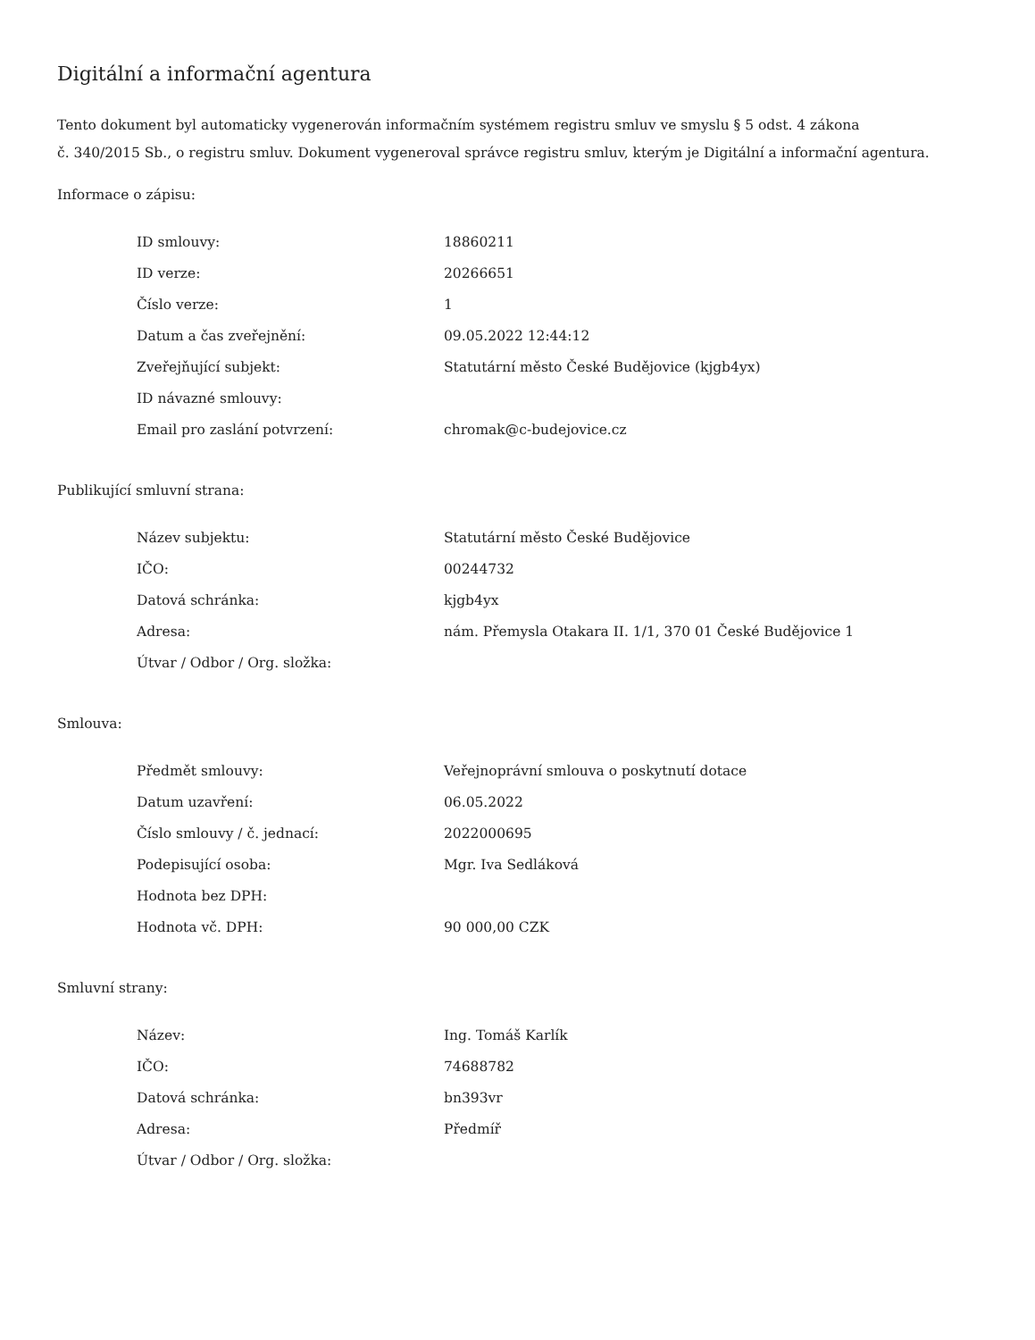Digitální a informační agentura
Tento dokument byl automaticky vygenerován informačním systémem registru smluv ve smyslu § 5 odst. 4 zákona
č. 340/2015 Sb., o registru smluv. Dokument vygeneroval správce registru smluv, kterým je Digitální a informační agentura.
Informace o zápisu:
| ID smlouvy: | 18860211 |
| ID verze: | 20266651 |
| Číslo verze: | 1 |
| Datum a čas zveřejnění: | 09.05.2022 12:44:12 |
| Zveřejňující subjekt: | Statutární město České Budějovice (kjgb4yx) |
| ID návazné smlouvy: | |
| Email pro zaslání potvrzení: | chromak@c-budejovice.cz |
Publikující smluvní strana:
| Název subjektu: | Statutární město České Budějovice |
| IČO: | 00244732 |
| Datová schránka: | kjgb4yx |
| Adresa: | nám. Přemysla Otakara II. 1/1, 370 01 České Budějovice 1 |
| Útvar / Odbor / Org. složka: | |
Smlouva:
| Předmět smlouvy: | Veřejnoprávní smlouva o poskytnutí dotace |
| Datum uzavření: | 06.05.2022 |
| Číslo smlouvy / č. jednací: | 2022000695 |
| Podepisující osoba: | Mgr. Iva Sedláková |
| Hodnota bez DPH: | |
| Hodnota vč. DPH: | 90 000,00 CZK |
Smluvní strany:
| Název: | Ing. Tomáš Karlík |
| IČO: | 74688782 |
| Datová schránka: | bn393vr |
| Adresa: | Předmíř |
| Útvar / Odbor / Org. složka: | |